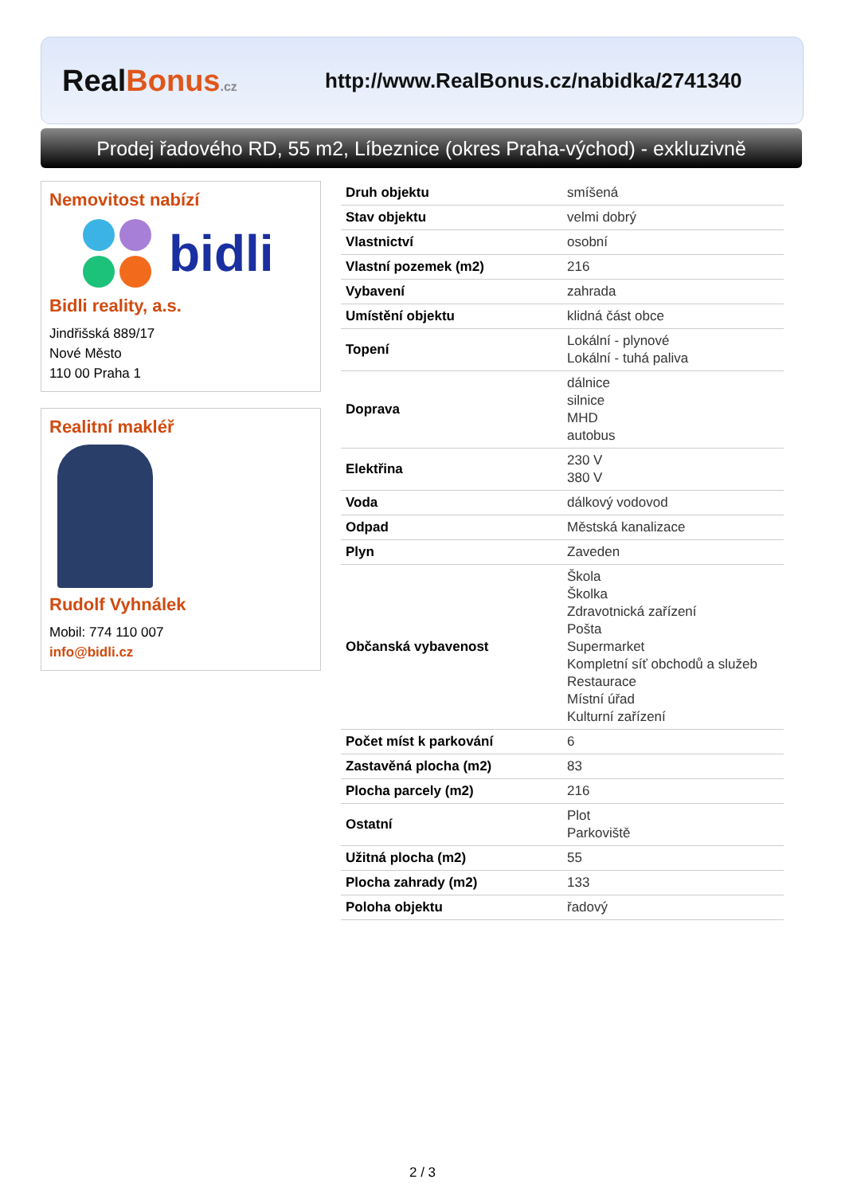RealBonus.cz
http://www.RealBonus.cz/nabidka/2741340
Prodej řadového RD, 55 m2, Líbeznice (okres Praha-východ) - exkluzivně
Nemovitost nabízí
bidli
Bidli reality, a.s.
Jindřišská 889/17
Nové Město
110 00 Praha 1
Realitní makléř
Rudolf Vyhnálek
Mobil: 774 110 007
info@bidli.cz
| Druh objektu | smíšená |
| Stav objektu | velmi dobrý |
| Vlastnictví | osobní |
| Vlastní pozemek (m2) | 216 |
| Vybavení | zahrada |
| Umístění objektu | klidná část obce |
| Topení | Lokální - plynové Lokální - tuhá paliva |
| Doprava | dálnice silnice MHD autobus |
| Elektřina | 230 V 380 V |
| Voda | dálkový vodovod |
| Odpad | Městská kanalizace |
| Plyn | Zaveden |
| Občanská vybavenost | Škola Školka Zdravotnická zařízení Pošta Supermarket Kompletní síť obchodů a služeb Restaurace Místní úřad Kulturní zařízení |
| Počet míst k parkování | 6 |
| Zastavěná plocha (m2) | 83 |
| Plocha parcely (m2) | 216 |
| Ostatní | Plot Parkoviště |
| Užitná plocha (m2) | 55 |
| Plocha zahrady (m2) | 133 |
| Poloha objektu | řadový |
2 / 3